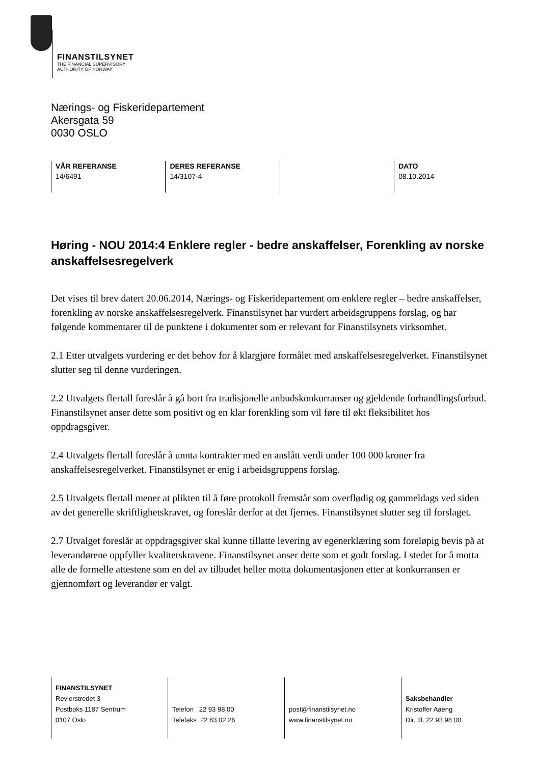FINANSTILSYNET
THE FINANCIAL SUPERVISORY
AUTHORITY OF NORWAY
Nærings- og Fiskeridepartement
Akersgata 59
0030 OSLO
VÅR REFERANSE
14/6491
DERES REFERANSE
14/3107-4
DATO
08.10.2014
Høring - NOU 2014:4 Enklere regler - bedre anskaffelser, Forenkling av norske anskaffelsesregelverk
Det vises til brev datert 20.06.2014, Nærings- og Fiskeridepartement om enklere regler – bedre anskaffelser, forenkling av norske anskaffelsesregelverk. Finanstilsynet har vurdert arbeidsgruppens forslag, og har følgende kommentarer til de punktene i dokumentet som er relevant for Finanstilsynets virksomhet.
2.1 Etter utvalgets vurdering er det behov for å klargjøre formålet med anskaffelsesregelverket. Finanstilsynet slutter seg til denne vurderingen.
2.2 Utvalgets flertall foreslår å gå bort fra tradisjonelle anbudskonkurranser og gjeldende forhandlingsforbud. Finanstilsynet anser dette som positivt og en klar forenkling som vil føre til økt fleksibilitet hos oppdragsgiver.
2.4 Utvalgets flertall foreslår å unnta kontrakter med en anslått verdi under 100 000 kroner fra anskaffelsesregelverket. Finanstilsynet er enig i arbeidsgruppens forslag.
2.5 Utvalgets flertall mener at plikten til å føre protokoll fremstår som overflødig og gammeldags ved siden av det generelle skriftlighetskravet, og foreslår derfor at det fjernes. Finanstilsynet slutter seg til forslaget.
2.7 Utvalget foreslår at oppdragsgiver skal kunne tillatte levering av egenerklæring som foreløpig bevis på at leverandørene oppfyller kvalitetskravene. Finanstilsynet anser dette som et godt forslag. I stedet for å motta alle de formelle attestene som en del av tilbudet heller motta dokumentasjonen etter at konkurransen er gjennomført og leverandør er valgt.
FINANSTILSYNET
Revierstredet 3
Postboks 1187 Sentrum
0107 Oslo
Telefon 22 93 98 00
Telefaks 22 63 02 26
post@finanstilsynet.no
www.finanstilsynet.no
Saksbehandler
Kristoffer Aaeng
Dir. tlf. 22 93 98 00